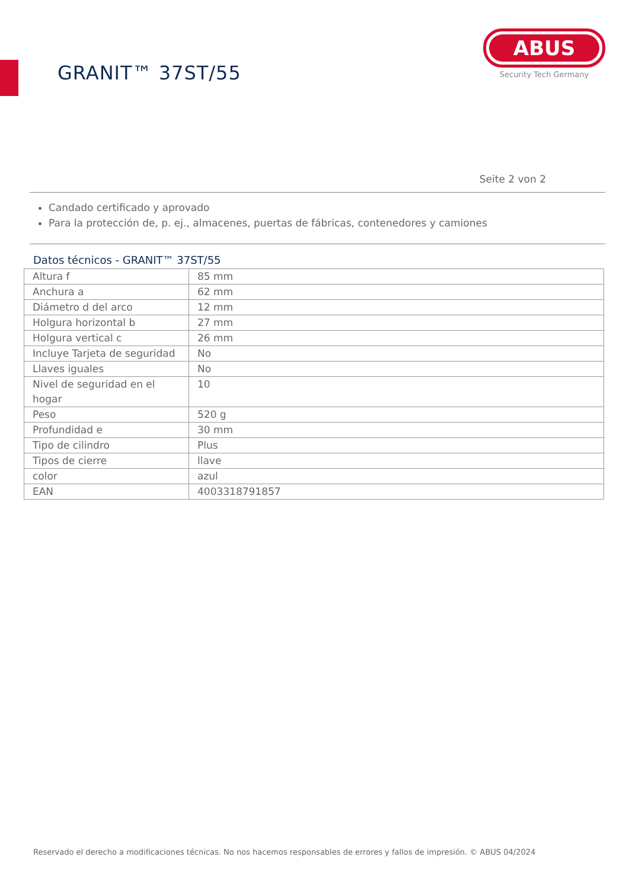GRANIT™ 37ST/55
ABUS
Security Tech Germany
Seite 2 von 2
Candado certificado y aprovado
Para la protección de, p. ej., almacenes, puertas de fábricas, contenedores y camiones
Datos técnicos - GRANIT™ 37ST/55
| Altura f | 85 mm |
| Anchura a | 62 mm |
| Diámetro d del arco | 12 mm |
| Holgura horizontal b | 27 mm |
| Holgura vertical c | 26 mm |
| Incluye Tarjeta de seguridad | No |
| Llaves iguales | No |
| Nivel de seguridad en el hogar | 10 |
| Peso | 520 g |
| Profundidad e | 30 mm |
| Tipo de cilindro | Plus |
| Tipos de cierre | llave |
| color | azul |
| EAN | 4003318791857 |
Reservado el derecho a modificaciones técnicas. No nos hacemos responsables de errores y fallos de impresión. © ABUS 04/2024